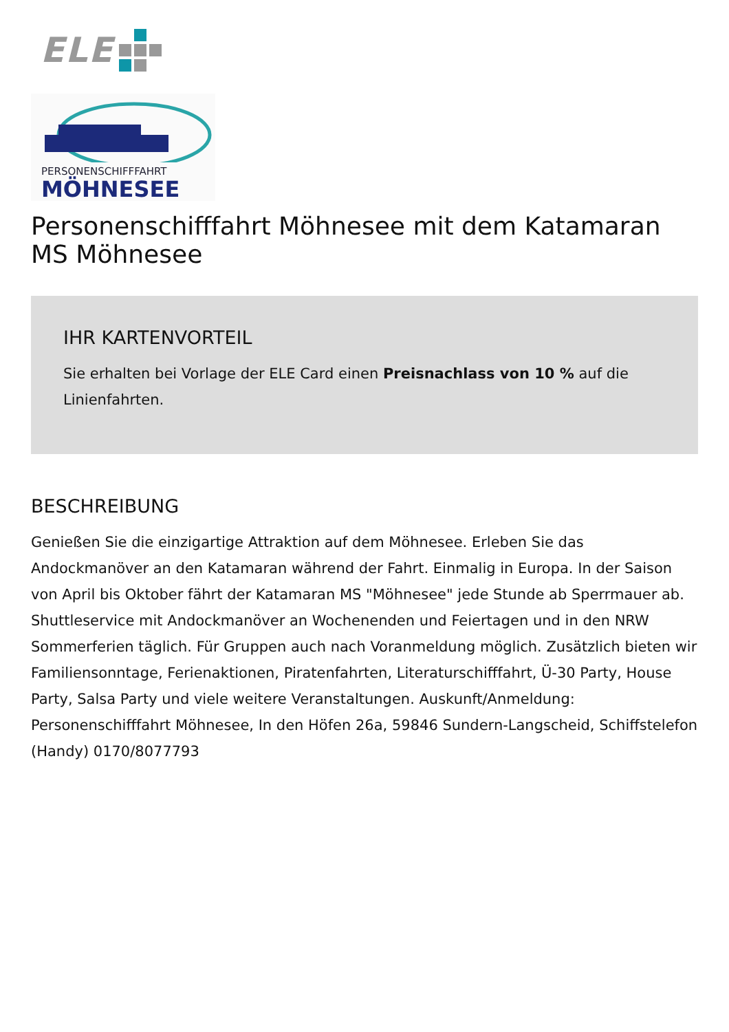ELE
PERSONENSCHIFFFAHRT
MÖHNESEE
Personenschifffahrt Möhnesee mit dem Katamaran MS Möhnesee
IHR KARTENVORTEIL
Sie erhalten bei Vorlage der ELE Card einen Preisnachlass von 10 % auf die Linienfahrten.
BESCHREIBUNG
Genießen Sie die einzigartige Attraktion auf dem Möhnesee. Erleben Sie das Andockmanöver an den Katamaran während der Fahrt. Einmalig in Europa. In der Saison von April bis Oktober fährt der Katamaran MS "Möhnesee" jede Stunde ab Sperrmauer ab. Shuttleservice mit Andockmanöver an Wochenenden und Feiertagen und in den NRW Sommerferien täglich. Für Gruppen auch nach Voranmeldung möglich. Zusätzlich bieten wir Familiensonntage, Ferienaktionen, Piratenfahrten, Literaturschifffahrt, Ü-30 Party, House Party, Salsa Party und viele weitere Veranstaltungen. Auskunft/Anmeldung: Personenschifffahrt Möhnesee, In den Höfen 26a, 59846 Sundern-Langscheid, Schiffstelefon (Handy) 0170/8077793